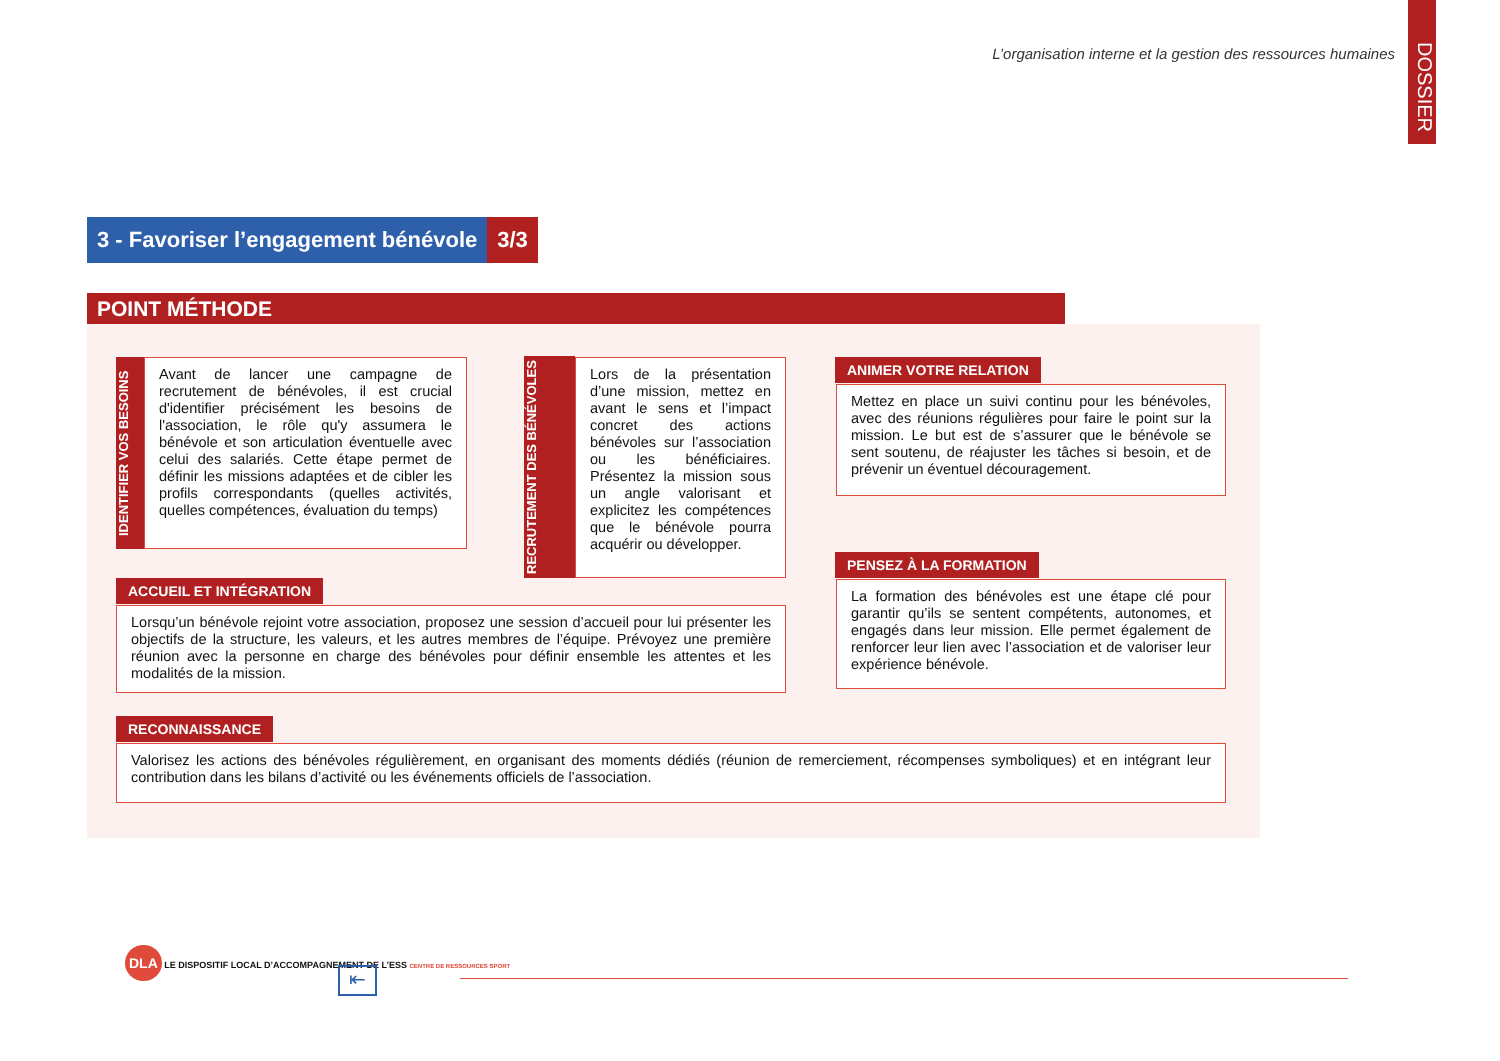L’organisation interne et la gestion des ressources humaines
DOSSIER
3 - Favoriser l’engagement bénévole
3/3
POINT MÉTHODE
IDENTIFIER VOS BESOINS
Avant de lancer une campagne de recrutement de bénévoles, il est crucial d'identifier précisément les besoins de l'association, le rôle qu'y assumera le bénévole et son articulation éventuelle avec celui des salariés. Cette étape permet de définir les missions adaptées et de cibler les profils correspondants (quelles activités, quelles compétences, évaluation du temps)
RECRUTEMENT DES BÉNÉVOLES
Lors de la présentation d’une mission, mettez en avant le sens et l’impact concret des actions bénévoles sur l’association ou les bénéficiaires. Présentez la mission sous un angle valorisant et explicitez les compétences que le bénévole pourra acquérir ou développer.
ANIMER VOTRE RELATION
Mettez en place un suivi continu pour les bénévoles, avec des réunions régulières pour faire le point sur la mission. Le but est de s’assurer que le bénévole se sent soutenu, de réajuster les tâches si besoin, et de prévenir un éventuel découragement.
ACCUEIL ET INTÉGRATION
Lorsqu’un bénévole rejoint votre association, proposez une session d’accueil pour lui présenter les objectifs de la structure, les valeurs, et les autres membres de l’équipe. Prévoyez une première réunion avec la personne en charge des bénévoles pour définir ensemble les attentes et les modalités de la mission.
PENSEZ À LA FORMATION
La formation des bénévoles est une étape clé pour garantir qu’ils se sentent compétents, autonomes, et engagés dans leur mission. Elle permet également de renforcer leur lien avec l’association et de valoriser leur expérience bénévole.
RECONNAISSANCE
Valorisez les actions des bénévoles régulièrement, en organisant des moments dédiés (réunion de remerciement, récompenses symboliques) et en intégrant leur contribution dans les bilans d’activité ou les événements officiels de l’association.
DLA LE DISPOSITIF LOCAL D’ACCOMPAGNEMENT DE L’ESS CENTRE DE RESSOURCES SPORT
⇤